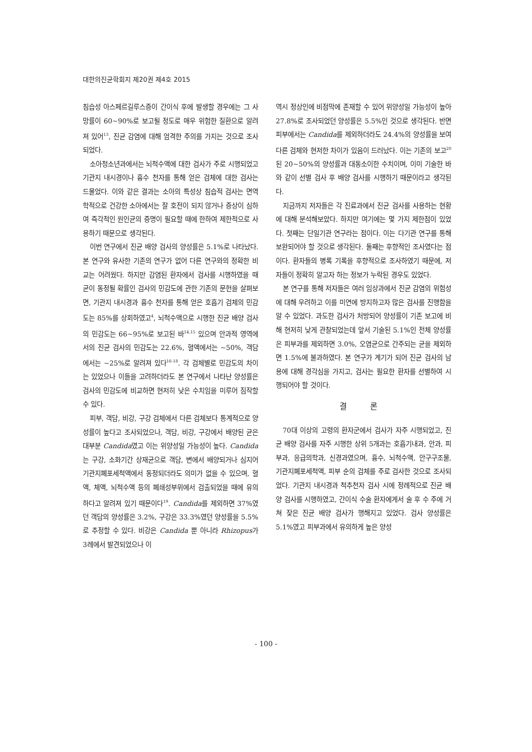대한의진균학회지 제20권 제4호 2015
침습성 아스페르길루스증이 간이식 후에 발생할 경우에는 그 사망률이 60~90%로 보고될 정도로 매우 위험한 질환으로 알려져 있어<sup>13</sup>, 진균 감염에 대해 엄격한 주의를 가지는 것으로 조사되었다.
소아청소년과에서는 뇌척수액에 대한 검사가 주로 시행되었고 기관지 내시경이나 흉수 천자를 통해 얻은 검체에 대한 검사는 드물었다. 이와 같은 결과는 소아의 특성상 침습적 검사는 면역학적으로 건강한 소아에서는 잘 호전이 되지 않거나 증상이 심하여 즉각적인 원인균의 증명이 필요할 때에 한하여 제한적으로 사용하기 때문으로 생각된다.
이번 연구에서 진균 배양 검사의 양성률은 5.1%로 나타났다. 본 연구와 유사한 기존의 연구가 없어 다른 연구와의 정확한 비교는 어려웠다. 하지만 감염된 환자에서 검사를 시행하였을 때 균이 동정될 확률인 검사의 민감도에 관한 기존의 문헌을 살펴보면, 기관지 내시경과 흉수 천자를 통해 얻은 호흡기 검체의 민감도는 85%를 상회하였고<sup>4</sup>, 뇌척수액으로 시행한 진균 배양 검사의 민감도는 66~95%로 보고된 바<sup>14,15</sup> 있으며 안과적 영역에서의 진균 검사의 민감도는 22.6%, 혈액에서는 ~50%, 객담에서는 ~25%로 알려져 있다<sup>16-18</sup>. 각 검체별로 민감도의 차이는 있었으나 이들을 고려하더라도 본 연구에서 나타난 양성률은 검사의 민감도에 비교하면 현저히 낮은 수치임을 미루어 짐작할 수 있다.
피부, 객담, 비강, 구강 검체에서 다른 검체보다 통계적으로 양성률이 높다고 조사되었으나, 객담, 비강, 구강에서 배양된 균은 대부분 Candida였고 이는 위양성일 가능성이 높다. Candida는 구강, 소화기간 상재균으로 객담, 변에서 배양되거나 심지어 기관지폐포세척액에서 동정되더라도 의미가 없을 수 있으며, 혈액, 체액, 뇌척수액 등의 폐쇄성부위에서 검출되었을 때에 유의하다고 알려져 있기 때문이다<sup>19</sup>. Candida를 제외하면 37%였던 객담의 양성률은 3.2%, 구강은 33.3%였던 양성률을 5.5%로 추정할 수 있다. 비강은 Candida 뿐 아니라 Rhizopus가 3례에서 발견되었으나 이
역시 정상인에 비점막에 존재할 수 있어 위양성일 가능성이 높아 27.8%로 조사되었던 양성률은 5.5%인 것으로 생각된다. 반면 피부에서는 Candida를 제외하더라도 24.4%의 양성률을 보여 다른 검체와 현저한 차이가 있음이 드러났다. 이는 기존의 보고<sup>20</sup>된 20~50%의 양성률과 대동소이한 수치이며, 이미 기술한 바와 같이 선별 검사 후 배양 검사를 시행하기 때문이라고 생각된다.
지금까지 저자들은 각 진료과에서 진균 검사를 사용하는 현황에 대해 분석해보았다. 하지만 여기에는 몇 가지 제한점이 있었다. 첫째는 단일기관 연구라는 점이다. 이는 다기관 연구를 통해 보완되어야 할 것으로 생각된다. 둘째는 후향적인 조사였다는 점이다. 환자들의 병록 기록을 후향적으로 조사하였기 때문에, 저자들이 정확히 알고자 하는 정보가 누락된 경우도 있었다.
본 연구를 통해 저자들은 여러 임상과에서 진균 감염의 위험성에 대해 우려하고 이를 미연에 방지하고자 많은 검사를 진행함을 알 수 있었다. 과도한 검사가 처방되어 양성률이 기존 보고에 비해 현저히 낮게 관찰되었는데 앞서 기술된 5.1%인 전체 양성률은 피부과를 제외하면 3.0%, 오염균으로 간주되는 균을 제외하면 1.5%에 불과하였다. 본 연구가 계기가 되어 진균 검사의 남용에 대해 경각심을 가지고, 검사는 필요한 환자를 선별하여 시행되어야 할 것이다.
결 론
70대 이상의 고령의 환자군에서 검사가 자주 시행되었고, 진균 배양 검사를 자주 시행한 상위 5개과는 호흡기내과, 안과, 피부과, 응급의학과, 신경과였으며, 흉수, 뇌척수액, 안구구조물, 기관지폐포세척액, 피부 순의 검체를 주로 검사한 것으로 조사되었다. 기관지 내시경과 척추천자 검사 시에 정례적으로 진균 배양 검사를 시행하였고, 간이식 수술 환자에게서 술 후 수 주에 거쳐 잦은 진균 배양 검사가 행해지고 있었다. 검사 양성률은 5.1%였고 피부과에서 유의하게 높은 양성
- 100 -